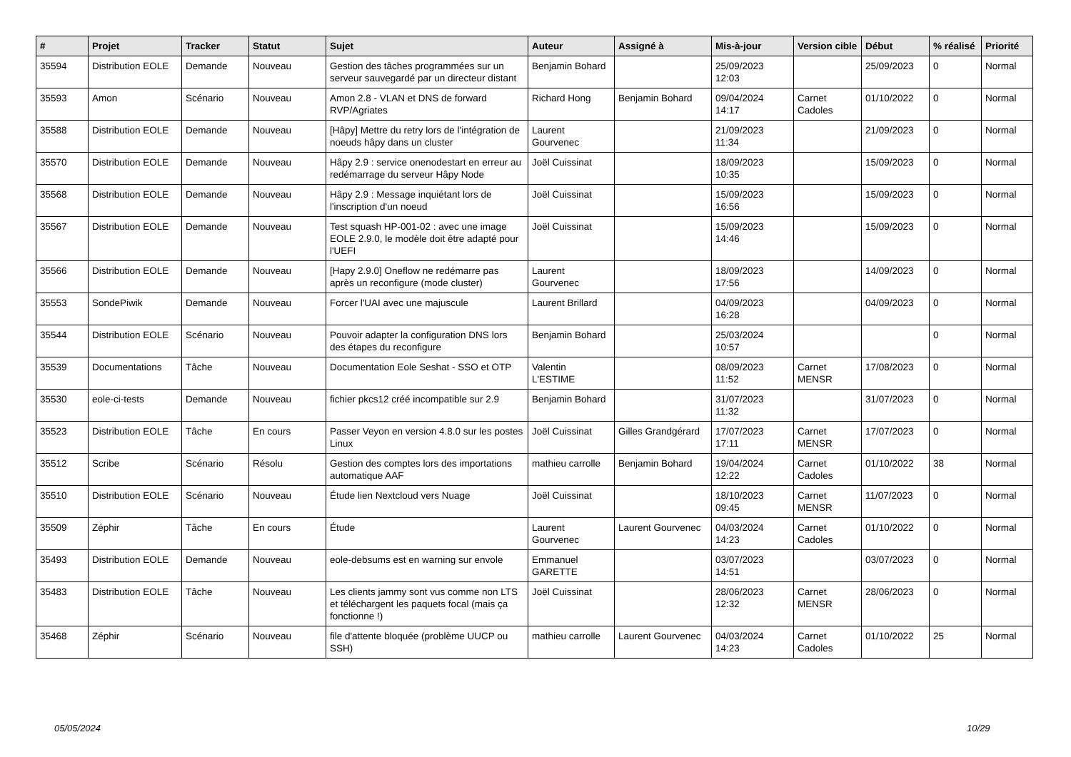| # | Projet | Tracker | Statut | Sujet | Auteur | Assigné à | Mis-à-jour | Version cible | Début | % réalisé | Priorité |
| --- | --- | --- | --- | --- | --- | --- | --- | --- | --- | --- | --- |
| 35594 | Distribution EOLE | Demande | Nouveau | Gestion des tâches programmées sur un serveur sauvegardé par un directeur distant | Benjamin Bohard | | 25/09/2023 12:03 | | 25/09/2023 | 0 | Normal |
| 35593 | Amon | Scénario | Nouveau | Amon 2.8 - VLAN et DNS de forward RVP/Agriates | Richard Hong | Benjamin Bohard | 09/04/2024 14:17 | Carnet Cadoles | 01/10/2022 | 0 | Normal |
| 35588 | Distribution EOLE | Demande | Nouveau | [Hâpy] Mettre du retry lors de l'intégration de noeuds hâpy dans un cluster | Laurent Gourvenec | | 21/09/2023 11:34 | | 21/09/2023 | 0 | Normal |
| 35570 | Distribution EOLE | Demande | Nouveau | Hâpy 2.9 : service onenodestart en erreur au redémarrage du serveur Hâpy Node | Joël Cuissinat | | 18/09/2023 10:35 | | 15/09/2023 | 0 | Normal |
| 35568 | Distribution EOLE | Demande | Nouveau | Hâpy 2.9 : Message inquiétant lors de l'inscription d'un noeud | Joël Cuissinat | | 15/09/2023 16:56 | | 15/09/2023 | 0 | Normal |
| 35567 | Distribution EOLE | Demande | Nouveau | Test squash HP-001-02 : avec une image EOLE 2.9.0, le modèle doit être adapté pour l'UEFI | Joël Cuissinat | | 15/09/2023 14:46 | | 15/09/2023 | 0 | Normal |
| 35566 | Distribution EOLE | Demande | Nouveau | [Hapy 2.9.0] Oneflow ne redémarre pas après un reconfigure (mode cluster) | Laurent Gourvenec | | 18/09/2023 17:56 | | 14/09/2023 | 0 | Normal |
| 35553 | SondePiwik | Demande | Nouveau | Forcer l'UAI avec une majuscule | Laurent Brillard | | 04/09/2023 16:28 | | 04/09/2023 | 0 | Normal |
| 35544 | Distribution EOLE | Scénario | Nouveau | Pouvoir adapter la configuration DNS lors des étapes du reconfigure | Benjamin Bohard | | 25/03/2024 10:57 | | | 0 | Normal |
| 35539 | Documentations | Tâche | Nouveau | Documentation Eole Seshat - SSO et OTP | Valentin L'ESTIME | | 08/09/2023 11:52 | Carnet MENSR | 17/08/2023 | 0 | Normal |
| 35530 | eole-ci-tests | Demande | Nouveau | fichier pkcs12 créé incompatible sur 2.9 | Benjamin Bohard | | 31/07/2023 11:32 | | 31/07/2023 | 0 | Normal |
| 35523 | Distribution EOLE | Tâche | En cours | Passer Veyon en version 4.8.0 sur les postes Linux | Joël Cuissinat | Gilles Grandgérard | 17/07/2023 17:11 | Carnet MENSR | 17/07/2023 | 0 | Normal |
| 35512 | Scribe | Scénario | Résolu | Gestion des comptes lors des importations automatique AAF | mathieu carrolle | Benjamin Bohard | 19/04/2024 12:22 | Carnet Cadoles | 01/10/2022 | 38 | Normal |
| 35510 | Distribution EOLE | Scénario | Nouveau | Étude lien Nextcloud vers Nuage | Joël Cuissinat | | 18/10/2023 09:45 | Carnet MENSR | 11/07/2023 | 0 | Normal |
| 35509 | Zéphir | Tâche | En cours | Étude | Laurent Gourvenec | Laurent Gourvenec | 04/03/2024 14:23 | Carnet Cadoles | 01/10/2022 | 0 | Normal |
| 35493 | Distribution EOLE | Demande | Nouveau | eole-debsums est en warning sur envole | Emmanuel GARETTE | | 03/07/2023 14:51 | | 03/07/2023 | 0 | Normal |
| 35483 | Distribution EOLE | Tâche | Nouveau | Les clients jammy sont vus comme non LTS et téléchargent les paquets focal (mais ça fonctionne !) | Joël Cuissinat | | 28/06/2023 12:32 | Carnet MENSR | 28/06/2023 | 0 | Normal |
| 35468 | Zéphir | Scénario | Nouveau | file d'attente bloquée (problème UUCP ou SSH) | mathieu carrolle | Laurent Gourvenec | 04/03/2024 14:23 | Carnet Cadoles | 01/10/2022 | 25 | Normal |
05/05/2024 10/29